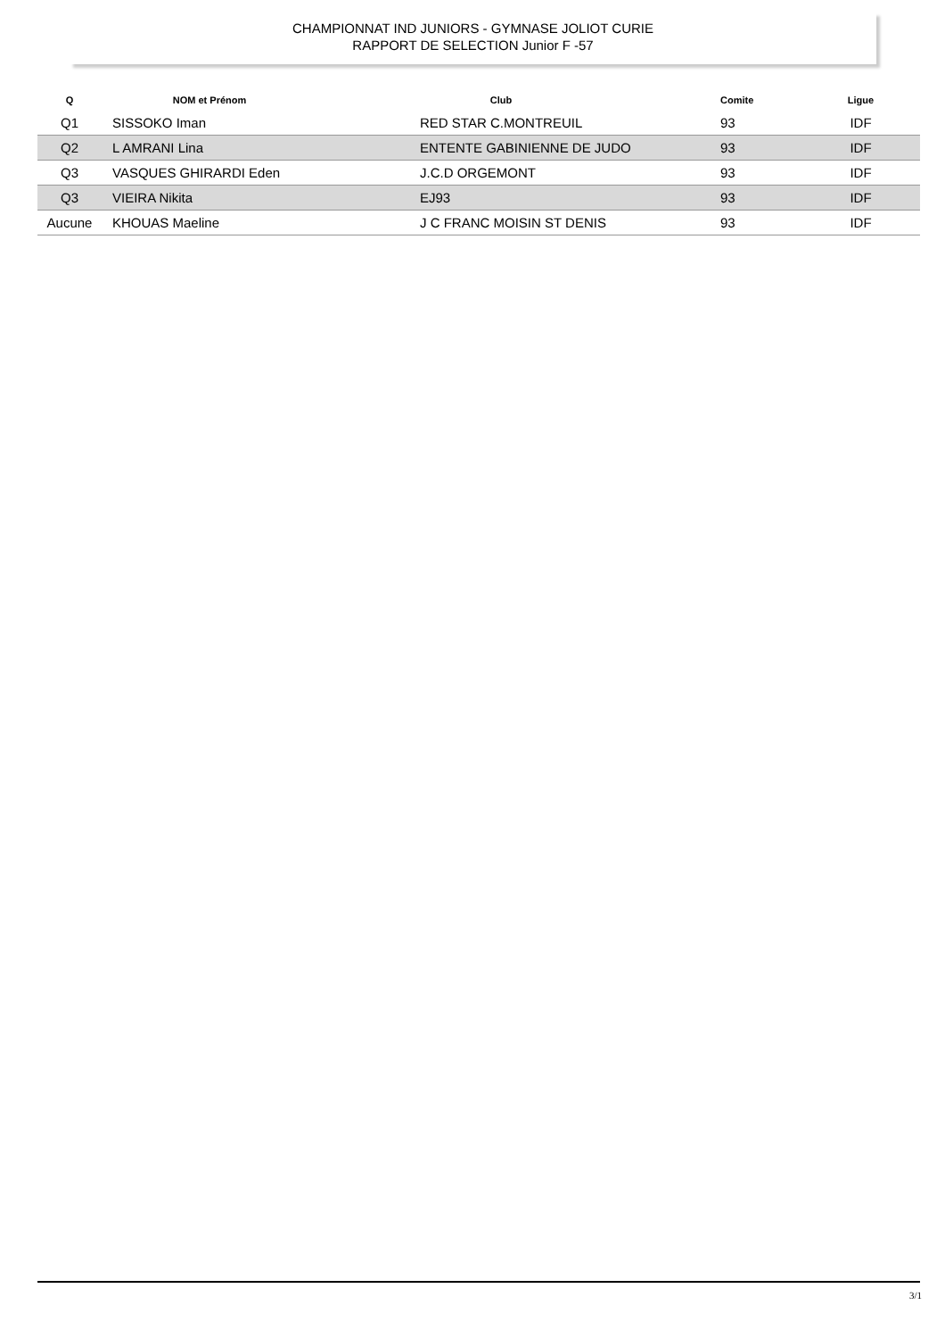CHAMPIONNAT IND JUNIORS - GYMNASE JOLIOT CURIE
RAPPORT DE SELECTION Junior F -57
| Q | NOM et Prénom | Club | Comite | Ligue |
| --- | --- | --- | --- | --- |
| Q1 | SISSOKO Iman | RED STAR C.MONTREUIL | 93 | IDF |
| Q2 | L AMRANI Lina | ENTENTE GABINIENNE DE JUDO | 93 | IDF |
| Q3 | VASQUES GHIRARDI Eden | J.C.D ORGEMONT | 93 | IDF |
| Q3 | VIEIRA Nikita | EJ93 | 93 | IDF |
| Aucune | KHOUAS Maeline | J C FRANC MOISIN ST DENIS | 93 | IDF |
3/1